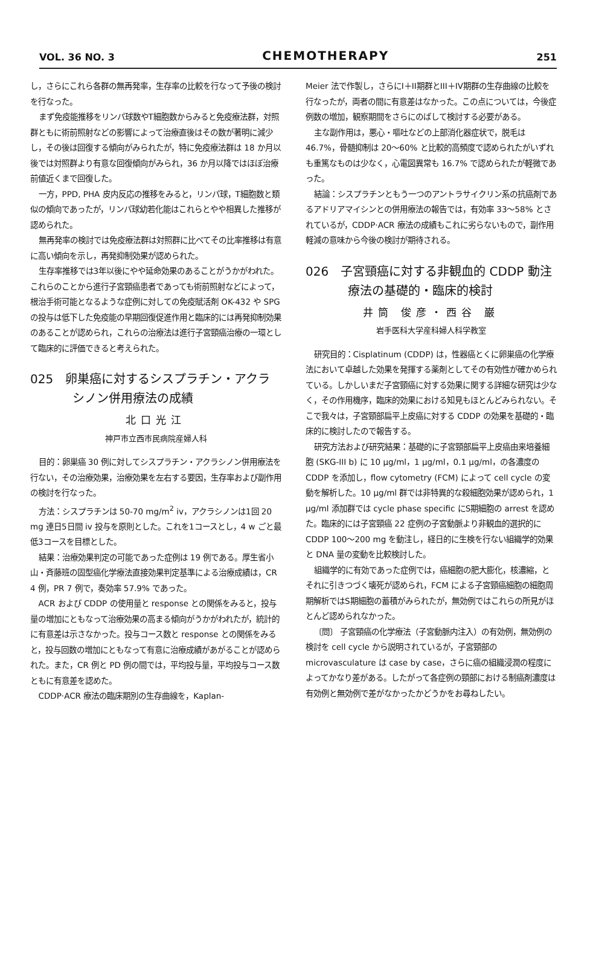VOL. 36 NO. 3 CHEMOTHERAPY 251
し，さらにこれら各群の無再発率，生存率の比較を行なって予後の検討を行なった。
まず免疫能推移をリンパ球数やT細胞数からみると免疫療法群，対照群ともに術前照射などの影響によって治療直後はその数が著明に減少し，その後は回復する傾向がみられたが，特に免疫療法群は 18 か月以後では対照群より有意な回復傾向がみられ，36 か月以降ではほぼ治療前値近くまで回復した。
一方，PPD, PHA 皮内反応の推移をみると，リンパ球，T細胞数と類似の傾向であったが，リンパ球幼若化能はこれらとやや相異した推移が認められた。
無再発率の検討では免疫療法群は対照群に比べてその比率推移は有意に高い傾向を示し，再発抑制効果が認められた。
生存率推移では3年以後にやや延命効果のあることがうかがわれた。これらのことから進行子宮頸癌患者であっても術前照射などによって，根治手術可能となるような症例に対しての免疫賦活剤 OK-432 や SPG の投与は低下した免疫能の早期回復促進作用と臨床的には再発抑制効果のあることが認められ，これらの治療法は進行子宮頸癌治療の一環として臨床的に評価できると考えられた。
025　卵巣癌に対するシスプラチン・アクラシノン併用療法の成績
北口光江
神戸市立西市民病院産婦人科
目的：卵巣癌 30 例に対してシスプラチン・アクラシノン併用療法を行ない，その治療効果，治療効果を左右する要因，生存率および副作用の検討を行なった。
方法：シスプラチンは 50-70 mg/m<sup>2</sup> iv，アクラシノンは1回 20 mg 連日5日間 iv 投与を原則とした。これを1コースとし，4 w ごと最低3コースを目標とした。
結果：治療効果判定の可能であった症例は 19 例である。厚生省小山・斉藤班の固型癌化学療法直接効果判定基準による治療成績は，CR 4 例，PR 7 例で，奏効率 57.9% であった。
ACR および CDDP の使用量と response との関係をみると，投与量の増加にともなって治療効果の高まる傾向がうかがわれたが，統計的に有意差は示さなかった。投与コース数と response との関係をみると，投与回数の増加にともなって有意に治療成績があがることが認められた。また，CR 例と PD 例の間では，平均投与量，平均投与コース数ともに有意差を認めた。
CDDP·ACR 療法の臨床期別の生存曲線を，Kaplan-
Meier 法で作製し，さらにI＋II期群とIII＋IV期群の生存曲線の比較を行なったが，両者の間に有意差はなかった。この点については，今後症例数の増加，観察期間をさらにのばして検討する必要がある。
主な副作用は，悪心・嘔吐などの上部消化器症状で，脱毛は 46.7%，骨髄抑制は 20～60% と比較的高頻度で認められたがいずれも重篤なものは少なく，心電図異常も 16.7% で認められたが軽微であった。
結論：シスプラチンともう一つのアントラサイクリン系の抗癌剤であるアドリアマイシンとの併用療法の報告では，有効率 33～58% とされているが，CDDP·ACR 療法の成績もこれに劣らないもので，副作用軽減の意味から今後の検討が期待される。
026　子宮頸癌に対する非観血的 CDDP 動注療法の基礎的・臨床的検討
井筒 俊彦・西谷 巌
岩手医科大学産科婦人科学教室
研究目的：Cisplatinum (CDDP) は，性器癌とくに卵巣癌の化学療法において卓越した効果を発揮する薬剤としてその有効性が確かめられている。しかしいまだ子宮頸癌に対する効果に関する詳細な研究は少なく，その作用機序，臨床的効果における知見もほとんどみられない。そこで我々は，子宮頸部扁平上皮癌に対する CDDP の効果を基礎的・臨床的に検討したので報告する。
研究方法および研究結果：基礎的に子宮頸部扁平上皮癌由来培養細胞 (SKG-III b) に 10 µg/ml，1 µg/ml，0.1 µg/ml，の各濃度の CDDP を添加し，flow cytometry (FCM) によって cell cycle の変動を解析した。10 µg/ml 群では非特異的な殺細胞効果が認められ，1 µg/ml 添加群では cycle phase specific にS期細胞の arrest を認めた。臨床的には子宮頸癌 22 症例の子宮動脈より非観血的選択的に CDDP 100～200 mg を動注し，経日的に生検を行ない組織学的効果と DNA 量の変動を比較検討した。
組織学的に有効であった症例では，癌細胞の肥大膨化，核濃縮，とそれに引きつづく壊死が認められ，FCM による子宮頸癌細胞の細胞周期解析ではS期細胞の蓄積がみられたが，無効例ではこれらの所見がほとんど認められなかった。
〔問〕 子宮頸癌の化学療法（子宮動脈内注入）の有効例，無効例の検討を cell cycle から説明されているが，子宮頸部の microvasculature は case by case，さらに癌の組織浸潤の程度によってかなり差がある。したがって各症例の頸部における制癌剤濃度は有効例と無効例で差がなかったかどうかをお尋ねしたい。